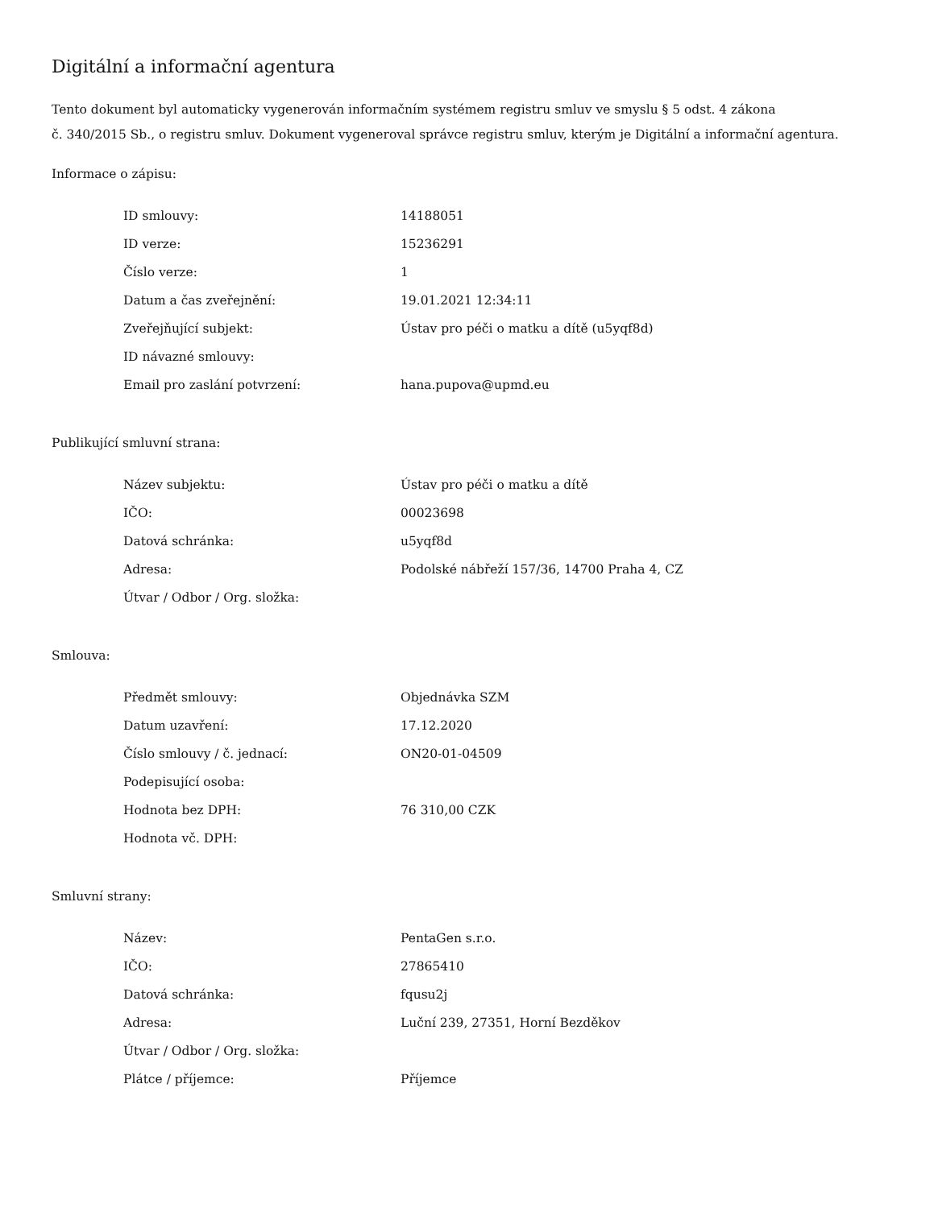Digitální a informační agentura
Tento dokument byl automaticky vygenerován informačním systémem registru smluv ve smyslu § 5 odst. 4 zákona
č. 340/2015 Sb., o registru smluv. Dokument vygeneroval správce registru smluv, kterým je Digitální a informační agentura.
Informace o zápisu:
| ID smlouvy: | 14188051 |
| ID verze: | 15236291 |
| Číslo verze: | 1 |
| Datum a čas zveřejnění: | 19.01.2021 12:34:11 |
| Zveřejňující subjekt: | Ústav pro péči o matku a dítě (u5yqf8d) |
| ID návazné smlouvy: | |
| Email pro zaslání potvrzení: | hana.pupova@upmd.eu |
Publikující smluvní strana:
| Název subjektu: | Ústav pro péči o matku a dítě |
| IČO: | 00023698 |
| Datová schránka: | u5yqf8d |
| Adresa: | Podolské nábřeží 157/36, 14700 Praha 4, CZ |
| Útvar / Odbor / Org. složka: | |
Smlouva:
| Předmět smlouvy: | Objednávka SZM |
| Datum uzavření: | 17.12.2020 |
| Číslo smlouvy / č. jednací: | ON20-01-04509 |
| Podepisující osoba: | |
| Hodnota bez DPH: | 76 310,00 CZK |
| Hodnota vč. DPH: | |
Smluvní strany:
| Název: | PentaGen s.r.o. |
| IČO: | 27865410 |
| Datová schránka: | fqusu2j |
| Adresa: | Luční 239, 27351, Horní Bezděkov |
| Útvar / Odbor / Org. složka: | |
| Plátce / příjemce: | Příjemce |